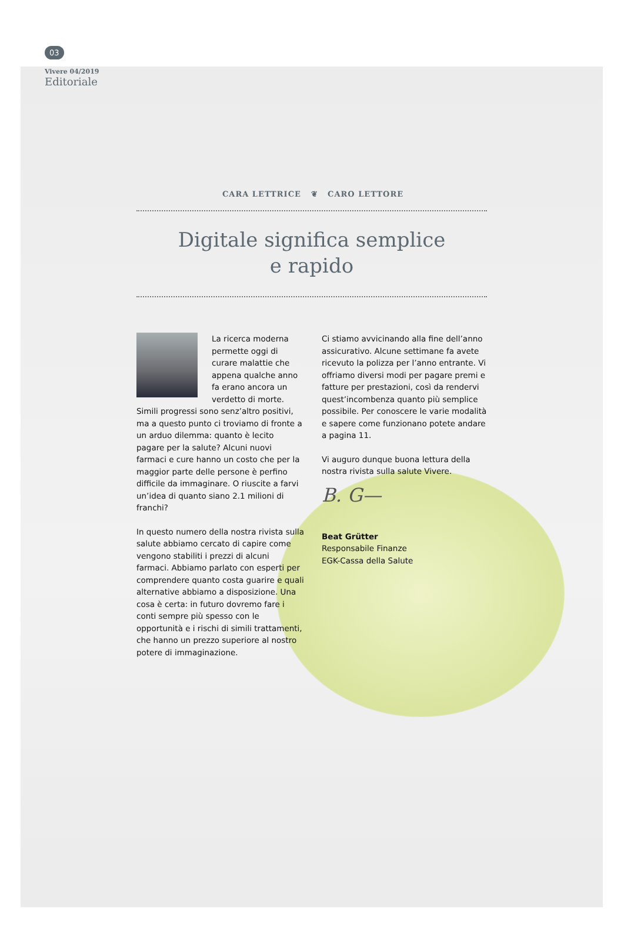03
Vivere 04/2019
Editoriale
CARA LETTRICE ❦ CARO LETTORE
Digitale significa semplice
e rapido
La ricerca moderna permette oggi di curare malattie che appena qualche anno fa erano ancora un verdetto di morte. Simili progressi sono senz’altro positivi, ma a questo punto ci troviamo di fronte a un arduo dilemma: quanto è lecito pagare per la salute? Alcuni nuovi farmaci e cure hanno un costo che per la maggior parte delle persone è perfino difficile da immaginare. O riuscite a farvi un’idea di quanto siano 2.1 milioni di franchi?
In questo numero della nostra rivista sulla salute abbiamo cercato di capire come vengono stabiliti i prezzi di alcuni farmaci. Abbiamo parlato con esperti per comprendere quanto costa guarire e quali alternative abbiamo a disposizione. Una cosa è certa: in futuro dovremo fare i conti sempre più spesso con le opportunità e i rischi di simili trattamenti, che hanno un prezzo superiore al nostro potere di immaginazione.
Ci stiamo avvicinando alla fine dell’anno assicurativo. Alcune settimane fa avete ricevuto la polizza per l’anno entrante. Vi offriamo diversi modi per pagare premi e fatture per prestazioni, così da rendervi quest’incombenza quanto più semplice possibile. Per conoscere le varie modalità e sapere come funzionano potete andare a pagina 11.
Vi auguro dunque buona lettura della nostra rivista sulla salute Vivere.
B. G—
Beat Grütter
Responsabile Finanze
EGK-Cassa della Salute